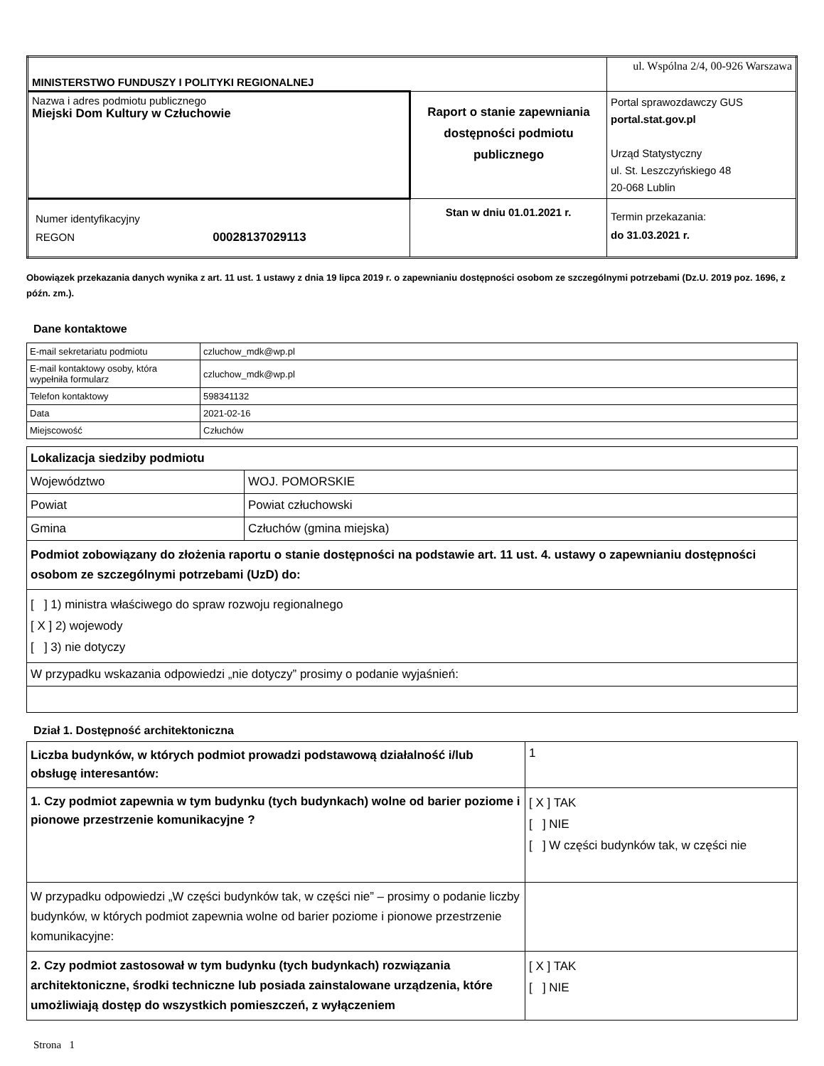| MINISTERSTWO FUNDUSZY I POLITYKI REGIONALNEJ | | ul. Wspólna 2/4, 00-926 Warszawa |
| Nazwa i adres podmiotu publicznego Miejski Dom Kultury w Człuchowie | Raport o stanie zapewniania dostępności podmiotu publicznego | Portal sprawozdawczy GUS portal.stat.gov.pl Urząd Statystyczny ul. St. Leszczyńskiego 48 20-068 Lublin |
| Numer identyfikacyjny REGON 00028137029113 | Stan w dniu 01.01.2021 r. | Termin przekazania: do 31.03.2021 r. |
Obowiązek przekazania danych wynika z art. 11 ust. 1 ustawy z dnia 19 lipca 2019 r. o zapewnianiu dostępności osobom ze szczególnymi potrzebami (Dz.U. 2019 poz. 1696, z późn. zm.).
Dane kontaktowe
| E-mail sekretariatu podmiotu | czluchow_mdk@wp.pl |
| E-mail kontaktowy osoby, która wypełniła formularz | czluchow_mdk@wp.pl |
| Telefon kontaktowy | 598341132 |
| Data | 2021-02-16 |
| Miejscowość | Człuchów |
| Lokalizacja siedziby podmiotu | |
| Województwo | WOJ. POMORSKIE |
| Powiat | Powiat człuchowski |
| Gmina | Człuchów (gmina miejska) |
| Podmiot zobowiązany do złożenia raportu o stanie dostępności na podstawie art. 11 ust. 4. ustawy o zapewnianiu dostępności osobom ze szczególnymi potrzebami (UzD) do: | |
| [ ] 1) ministra właściwego do spraw rozwoju regionalnego [ X ] 2) wojewody [ ] 3) nie dotyczy | |
| W przypadku wskazania odpowiedzi „nie dotyczy” prosimy o podanie wyjaśnień: | |
Dział 1. Dostępność architektoniczna
| Liczba budynków, w których podmiot prowadzi podstawową działalność i/lub obsługę interesantów: | 1 |
| 1. Czy podmiot zapewnia w tym budynku (tych budynkach) wolne od barier poziome i pionowe przestrzenie komunikacyjne ? | [ X ] TAK [ ] NIE [ ] W części budynków tak, w części nie |
| W przypadku odpowiedzi „W części budynków tak, w części nie” – prosimy o podanie liczby budynków, w których podmiot zapewnia wolne od barier poziome i pionowe przestrzenie komunikacyjne: | |
| 2. Czy podmiot zastosował w tym budynku (tych budynkach) rozwiązania architektoniczne, środki techniczne lub posiada zainstalowane urządzenia, które umożliwiają dostęp do wszystkich pomieszczeń, z wyłączeniem | [ X ] TAK [ ] NIE |
Strona 1